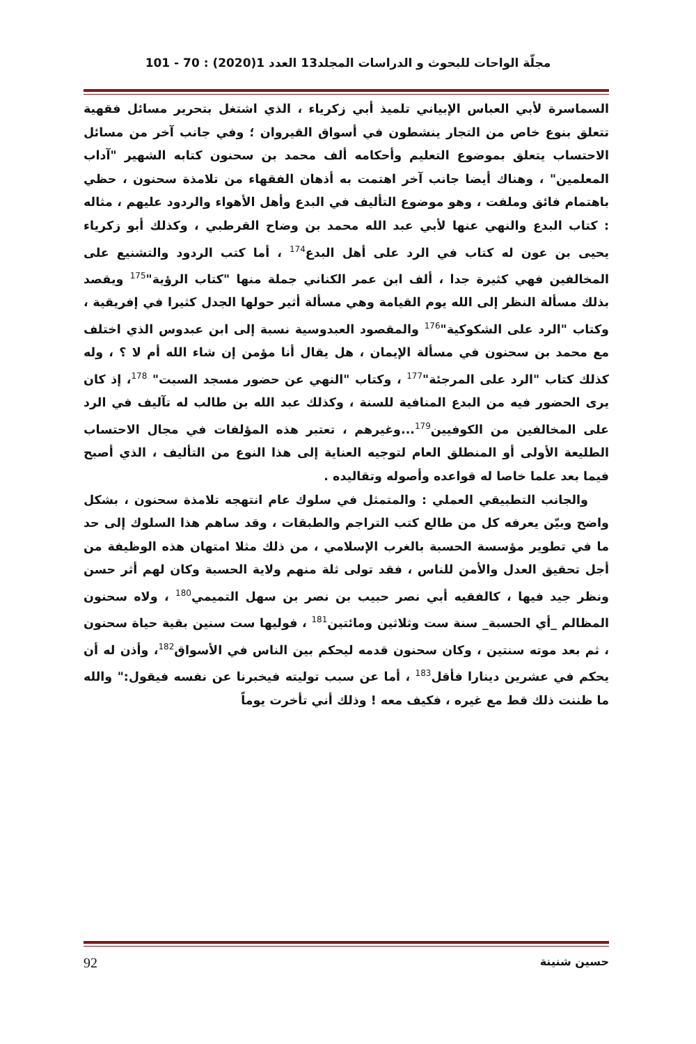مجلّة الواحات للبحوث و الدراسات المجلد13 العدد 1(2020) : 70 - 101
السماسرة لأبي العباس الإبياني تلميذ أبي زكرياء ، الذي اشتغل بتحرير مسائل فقهية تتعلق بنوع خاص من التجار ينشطون في أسواق القيروان ؛ وفي جانب آخر من مسائل الاحتساب يتعلق بموضوع التعليم وأحكامه ألف محمد بن سحنون كتابه الشهير "آداب المعلمين" ، وهناك أيضا جانب آخر اهتمت به أذهان الفقهاء من تلامذة سحنون ، حظي باهتمام فائق وملفت ، وهو موضوع التأليف في البدع وأهل الأهواء والردود عليهم ، مثاله : كتاب البدع والنهي عنها لأبي عبد الله محمد بن وضاح القرطبي ، وكذلك أبو زكرياء يحيى بن عون له كتاب في الرد على أهل البدع<sup>174</sup> ، أما كتب الردود والتشنيع على المخالفين فهي كثيرة جدا ، ألف ابن عمر الكناني جملة منها "كتاب الرؤية"<sup>175</sup> ويقصد بذلك مسألة النظر إلى الله يوم القيامة وهي مسألة أثير حولها الجدل كثيرا في إفريقية ، وكتاب "الرد على الشكوكية"<sup>176</sup> والمقصود العبدوسية نسبة إلى ابن عبدوس الذي اختلف مع محمد بن سحنون في مسألة الإيمان ، هل يقال أنا مؤمن إن شاء الله أم لا ؟ ، وله كذلك كتاب "الرد على المرجئة"<sup>177</sup> ، وكتاب "النهي عن حضور مسجد السبت" <sup>178</sup>، إذ كان يرى الحضور فيه من البدع المنافية للسنة ، وكذلك عبد الله بن طالب له تآليف في الرد على المخالفين من الكوفيين<sup>179</sup>...وغيرهم ، تعتبر هذه المؤلفات في مجال الاحتساب الطليعة الأولى أو المنطلق العام لتوجيه العناية إلى هذا النوع من التأليف ، الذي أصبح فيما بعد علما خاصا له قواعده وأصوله وتقاليده .
والجانب التطبيقي العملي : والمتمثل في سلوك عام انتهجه تلامذة سحنون ، بشكل واضح وبيّن يعرفه كل من طالع كتب التراجم والطبقات ، وقد ساهم هذا السلوك إلى حد ما في تطوير مؤسسة الحسبة بالغرب الإسلامي ، من ذلك مثلا امتهان هذه الوظيفة من أجل تحقيق العدل والأمن للناس ، فقد تولى ثلة منهم ولاية الحسبة وكان لهم أثر حسن ونظر جيد فيها ، كالفقيه أبي نصر حبيب بن نصر بن سهل التميمي<sup>180</sup> ، ولاه سحنون المظالم _أي الحسبة_ سنة ست وثلاثين ومائتين<sup>181</sup> ، فوليها ست سنين بقية حياة سحنون ، ثم بعد موته سنتين ، وكان سحنون قدمه ليحكم بين الناس في الأسواق<sup>182</sup>، وأذن له أن يحكم في عشرين دينارا فأقل<sup>183</sup> ، أما عن سبب توليته فيخبرنا عن نفسه فيقول:" والله ما ظننت ذلك قط مع غيره ، فكيف معه ! وذلك أني تأخرت يوماً
حسين شنينة 92